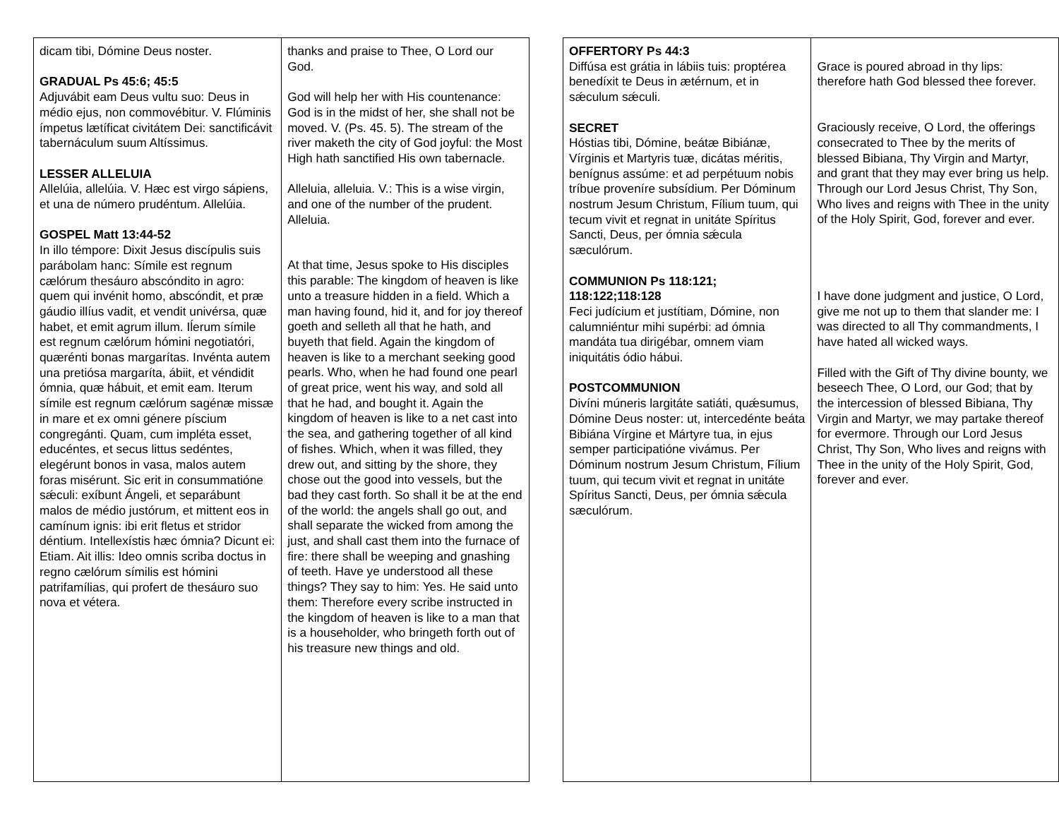| dicam tibi, Dómine Deus noster. GRADUAL Ps 45:6; 45:5 Adjuvábit eam Deus vultu suo: Deus in médio ejus, non commovébitur. V. Flúminis ímpetus lætíficat civitátem Dei: sanctificávit tabernáculum suum Altíssimus. LESSER ALLELUIA Allelúia, allelúia. V. Hæc est virgo sápiens, et una de número prudéntum. Allelúia. GOSPEL Matt 13:44-52 In illo témpore: Dixit Jesus discípulis suis parábolam hanc: Símile est regnum cælórum thesáuro abscóndito in agro: quem qui invénit homo, abscóndit, et præ gáudio illíus vadit, et vendit univérsa, quæ habet, et emit agrum illum. Iĺerum símile est regnum cælórum hómini negotiatóri, quærénti bonas margarítas. Invénta autem una pretiósa margaríta, ábiit, et véndidit ómnia, quæ hábuit, et emit eam. Iterum símile est regnum cælórum sagénæ missæ in mare et ex omni génere píscium congregánti. Quam, cum impléta esset, educéntes, et secus littus sedéntes, elegérunt bonos in vasa, malos autem foras misérunt. Sic erit in consummatióne sǽculi: exíbunt Ángeli, et separábunt malos de médio justórum, et mittent eos in camínum ignis: ibi erit fletus et stridor déntium. Intellexístis hæc ómnia? Dicunt ei: Etiam. Ait illis: Ideo omnis scriba doctus in regno cælórum símilis est hómini patrifamílias, qui profert de thesáuro suo nova et vétera. | thanks and praise to Thee, O Lord our God. God will help her with His countenance: God is in the midst of her, she shall not be moved. V. (Ps. 45. 5). The stream of the river maketh the city of God joyful: the Most High hath sanctified His own tabernacle. Alleluia, alleluia. V.: This is a wise virgin, and one of the number of the prudent. Alleluia. At that time, Jesus spoke to His disciples this parable: The kingdom of heaven is like unto a treasure hidden in a field. Which a man having found, hid it, and for joy thereof goeth and selleth all that he hath, and buyeth that field. Again the kingdom of heaven is like to a merchant seeking good pearls. Who, when he had found one pearl of great price, went his way, and sold all that he had, and bought it. Again the kingdom of heaven is like to a net cast into the sea, and gathering together of all kind of fishes. Which, when it was filled, they drew out, and sitting by the shore, they chose out the good into vessels, but the bad they cast forth. So shall it be at the end of the world: the angels shall go out, and shall separate the wicked from among the just, and shall cast them into the furnace of fire: there shall be weeping and gnashing of teeth. Have ye understood all these things? They say to him: Yes. He said unto them: Therefore every scribe instructed in the kingdom of heaven is like to a man that is a householder, who bringeth forth out of his treasure new things and old. |
| OFFERTORY Ps 44:3 Diffúsa est grátia in lábiis tuis: proptérea benedíxit te Deus in ætérnum, et in sǽculum sǽculi. SECRET Hóstias tibi, Dómine, beátæ Bibiánæ, Vírginis et Martyris tuæ, dicátas méritis, benígnus assúme: et ad perpétuum nobis tríbue proveníre subsídium. Per Dóminum nostrum Jesum Christum, Fílium tuum, qui tecum vivit et regnat in unitáte Spíritus Sancti, Deus, per ómnia sǽcula sæculórum. COMMUNION Ps 118:121; 118:122;118:128 Feci judícium et justítiam, Dómine, non calumniéntur mihi supérbi: ad ómnia mandáta tua dirigébar, omnem viam iniquitátis ódio hábui. POSTCOMMUNION Divíni múneris largitáte satiáti, quǽsumus, Dómine Deus noster: ut, intercedénte beáta Bibiána Vírgine et Mártyre tua, in ejus semper participatióne vivámus. Per Dóminum nostrum Jesum Christum, Fílium tuum, qui tecum vivit et regnat in unitáte Spíritus Sancti, Deus, per ómnia sǽcula sæculórum. | Grace is poured abroad in thy lips: therefore hath God blessed thee forever. Graciously receive, O Lord, the offerings consecrated to Thee by the merits of blessed Bibiana, Thy Virgin and Martyr, and grant that they may ever bring us help. Through our Lord Jesus Christ, Thy Son, Who lives and reigns with Thee in the unity of the Holy Spirit, God, forever and ever. I have done judgment and justice, O Lord, give me not up to them that slander me: I was directed to all Thy commandments, I have hated all wicked ways. Filled with the Gift of Thy divine bounty, we beseech Thee, O Lord, our God; that by the intercession of blessed Bibiana, Thy Virgin and Martyr, we may partake thereof for evermore. Through our Lord Jesus Christ, Thy Son, Who lives and reigns with Thee in the unity of the Holy Spirit, God, forever and ever. |